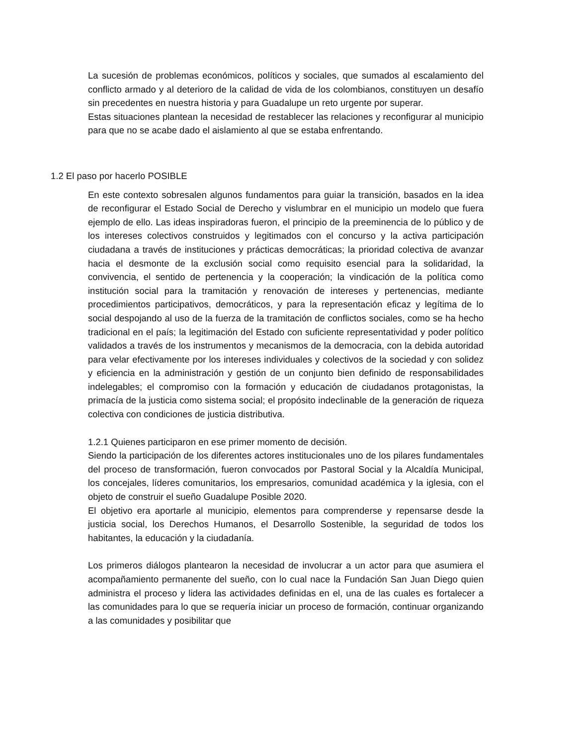La sucesión de problemas económicos, políticos y sociales, que sumados al escalamiento del conflicto armado y al deterioro de la calidad de vida de los colombianos, constituyen un desafío sin precedentes en nuestra historia y para Guadalupe un reto urgente por superar.
Estas situaciones plantean la necesidad de restablecer las relaciones y reconfigurar al municipio para que no se acabe dado el aislamiento al que se estaba enfrentando.
1.2 El paso por hacerlo POSIBLE
En este contexto sobresalen algunos fundamentos para guiar la transición, basados en la idea de reconfigurar el Estado Social de Derecho y vislumbrar en el municipio un modelo que fuera ejemplo de ello. Las ideas inspiradoras fueron, el principio de la preeminencia de lo público y de los intereses colectivos construidos y legitimados con el concurso y la activa participación ciudadana a través de instituciones y prácticas democráticas; la prioridad colectiva de avanzar hacia el desmonte de la exclusión social como requisito esencial para la solidaridad, la convivencia, el sentido de pertenencia y la cooperación; la vindicación de la política como institución social para la tramitación y renovación de intereses y pertenencias, mediante procedimientos participativos, democráticos, y para la representación eficaz y legítima de lo social despojando al uso de la fuerza de la tramitación de conflictos sociales, como se ha hecho tradicional en el país; la legitimación del Estado con suficiente representatividad y poder político validados a través de los instrumentos y mecanismos de la democracia, con la debida autoridad para velar efectivamente por los intereses individuales y colectivos de la sociedad y con solidez y eficiencia en la administración y gestión de un conjunto bien definido de responsabilidades indelegables; el compromiso con la formación y educación de ciudadanos protagonistas, la primacía de la justicia como sistema social; el propósito indeclinable de la generación de riqueza colectiva con condiciones de justicia distributiva.
1.2.1 Quienes participaron en ese primer momento de decisión.
Siendo la participación de los diferentes actores institucionales uno de los pilares fundamentales del proceso de transformación, fueron convocados por Pastoral Social y la Alcaldía Municipal, los concejales, líderes comunitarios, los empresarios, comunidad académica y la iglesia, con el objeto de construir el sueño Guadalupe Posible 2020.
El objetivo era aportarle al municipio, elementos para comprenderse y repensarse desde la justicia social, los Derechos Humanos, el Desarrollo Sostenible, la seguridad de todos los habitantes, la educación y la ciudadanía.
Los primeros diálogos plantearon la necesidad de involucrar a un actor para que asumiera el acompañamiento permanente del sueño, con lo cual nace la Fundación San Juan Diego quien administra el proceso y lidera las actividades definidas en el, una de las cuales es fortalecer a las comunidades para lo que se requería iniciar un proceso de formación, continuar organizando a las comunidades y posibilitar que